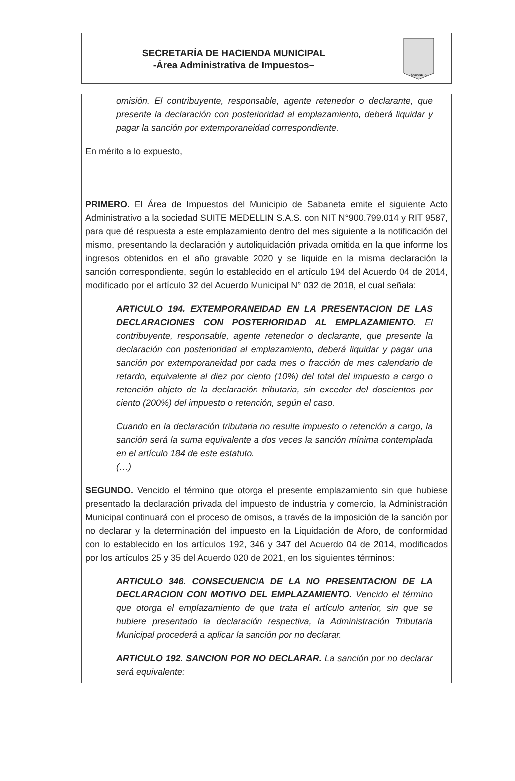SECRETARÍA DE HACIENDA MUNICIPAL
-Área Administrativa de Impuestos–
SABANETA
omisión. El contribuyente, responsable, agente retenedor o declarante, que presente la declaración con posterioridad al emplazamiento, deberá liquidar y pagar la sanción por extemporaneidad correspondiente.
En mérito a lo expuesto,
PRIMERO. El Área de Impuestos del Municipio de Sabaneta emite el siguiente Acto Administrativo a la sociedad SUITE MEDELLIN S.A.S. con NIT N°900.799.014 y RIT 9587, para que dé respuesta a este emplazamiento dentro del mes siguiente a la notificación del mismo, presentando la declaración y autoliquidación privada omitida en la que informe los ingresos obtenidos en el año gravable 2020 y se liquide en la misma declaración la sanción correspondiente, según lo establecido en el artículo 194 del Acuerdo 04 de 2014, modificado por el artículo 32 del Acuerdo Municipal N° 032 de 2018, el cual señala:
ARTICULO 194. EXTEMPORANEIDAD EN LA PRESENTACION DE LAS DECLARACIONES CON POSTERIORIDAD AL EMPLAZAMIENTO. El contribuyente, responsable, agente retenedor o declarante, que presente la declaración con posterioridad al emplazamiento, deberá liquidar y pagar una sanción por extemporaneidad por cada mes o fracción de mes calendario de retardo, equivalente al diez por ciento (10%) del total del impuesto a cargo o retención objeto de la declaración tributaria, sin exceder del doscientos por ciento (200%) del impuesto o retención, según el caso.
Cuando en la declaración tributaria no resulte impuesto o retención a cargo, la sanción será la suma equivalente a dos veces la sanción mínima contemplada en el artículo 184 de este estatuto.
(…)
SEGUNDO. Vencido el término que otorga el presente emplazamiento sin que hubiese presentado la declaración privada del impuesto de industria y comercio, la Administración Municipal continuará con el proceso de omisos, a través de la imposición de la sanción por no declarar y la determinación del impuesto en la Liquidación de Aforo, de conformidad con lo establecido en los artículos 192, 346 y 347 del Acuerdo 04 de 2014, modificados por los artículos 25 y 35 del Acuerdo 020 de 2021, en los siguientes términos:
ARTICULO 346. CONSECUENCIA DE LA NO PRESENTACION DE LA DECLARACION CON MOTIVO DEL EMPLAZAMIENTO. Vencido el término que otorga el emplazamiento de que trata el artículo anterior, sin que se hubiere presentado la declaración respectiva, la Administración Tributaria Municipal procederá a aplicar la sanción por no declarar.
ARTICULO 192. SANCION POR NO DECLARAR. La sanción por no declarar será equivalente: